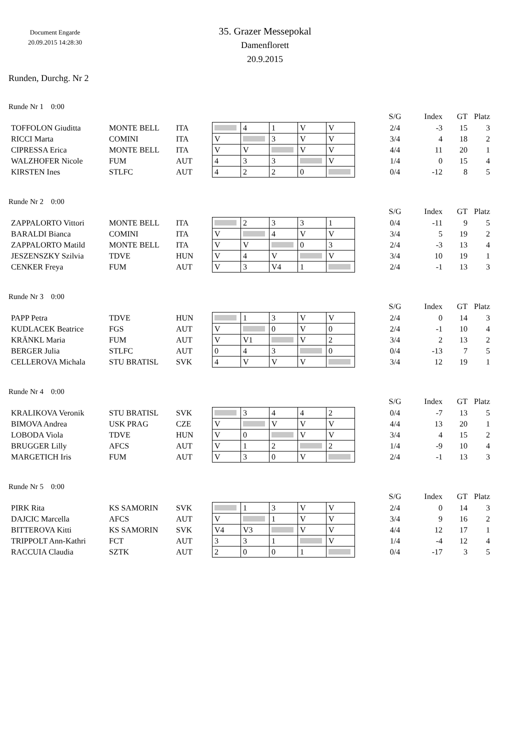Document Engarde
20.09.2015 14:28:30
35. Grazer Messepokal
Damenflorett
20.9.2015
Runden, Durchg. Nr 2
Runde Nr 1 0:00
| | | | | | | | | | S/G | Index | GT | Platz |
| --- | --- | --- | --- | --- | --- | --- | --- | --- | --- | --- | --- | --- |
| TOFFOLON Giuditta | MONTE BELL | ITA | | 4 | 1 | V | V | | 2/4 | -3 | 15 | 3 |
| RICCI Marta | COMINI | ITA | V | | 3 | V | V | | 3/4 | 4 | 18 | 2 |
| CIPRESSA Erica | MONTE BELL | ITA | V | V | | V | V | | 4/4 | 11 | 20 | 1 |
| WALZHOFER Nicole | FUM | AUT | 4 | 3 | 3 | | V | | 1/4 | 0 | 15 | 4 |
| KIRSTEN Ines | STLFC | AUT | 4 | 2 | 2 | 0 | | | 0/4 | -12 | 8 | 5 |
Runde Nr 2 0:00
| | | | | | | | | | S/G | Index | GT | Platz |
| --- | --- | --- | --- | --- | --- | --- | --- | --- | --- | --- | --- | --- |
| ZAPPALORTO Vittori | MONTE BELL | ITA | | 2 | 3 | 3 | 1 | | 0/4 | -11 | 9 | 5 |
| BARALDI Bianca | COMINI | ITA | V | | 4 | V | V | | 3/4 | 5 | 19 | 2 |
| ZAPPALORTO Matild | MONTE BELL | ITA | V | V | | 0 | 3 | | 2/4 | -3 | 13 | 4 |
| JESZENSZKY Szilvia | TDVE | HUN | V | 4 | V | | V | | 3/4 | 10 | 19 | 1 |
| CENKER Freya | FUM | AUT | V | 3 | V4 | 1 | | | 2/4 | -1 | 13 | 3 |
Runde Nr 3 0:00
| | | | | | | | | | S/G | Index | GT | Platz |
| --- | --- | --- | --- | --- | --- | --- | --- | --- | --- | --- | --- | --- |
| PAPP Petra | TDVE | HUN | | 1 | 3 | V | V | | 2/4 | 0 | 14 | 3 |
| KUDLACEK Beatrice | FGS | AUT | V | | 0 | V | 0 | | 2/4 | -1 | 10 | 4 |
| KRÄNKL Maria | FUM | AUT | V | V1 | | V | 2 | | 3/4 | 2 | 13 | 2 |
| BERGER Julia | STLFC | AUT | 0 | 4 | 3 | | 0 | | 0/4 | -13 | 7 | 5 |
| CELLEROVA Michala | STU BRATISL | SVK | 4 | V | V | V | | | 3/4 | 12 | 19 | 1 |
Runde Nr 4 0:00
| | | | | | | | | | S/G | Index | GT | Platz |
| --- | --- | --- | --- | --- | --- | --- | --- | --- | --- | --- | --- | --- |
| KRALIKOVA Veronik | STU BRATISL | SVK | | 3 | 4 | 4 | 2 | | 0/4 | -7 | 13 | 5 |
| BIMOVA Andrea | USK PRAG | CZE | V | | V | V | V | | 4/4 | 13 | 20 | 1 |
| LOBODA Viola | TDVE | HUN | V | 0 | | V | V | | 3/4 | 4 | 15 | 2 |
| BRUGGER Lilly | AFCS | AUT | V | 1 | 2 | | 2 | | 1/4 | -9 | 10 | 4 |
| MARGETICH Iris | FUM | AUT | V | 3 | 0 | V | | | 2/4 | -1 | 13 | 3 |
Runde Nr 5 0:00
| | | | | | | | | | S/G | Index | GT | Platz |
| --- | --- | --- | --- | --- | --- | --- | --- | --- | --- | --- | --- | --- |
| PIRK Rita | KS SAMORIN | SVK | | 1 | 3 | V | V | | 2/4 | 0 | 14 | 3 |
| DAJCIC Marcella | AFCS | AUT | V | | 1 | V | V | | 3/4 | 9 | 16 | 2 |
| BITTEROVA Kitti | KS SAMORIN | SVK | V4 | V3 | | V | V | | 4/4 | 12 | 17 | 1 |
| TRIPPOLT Ann-Kathri | FCT | AUT | 3 | 3 | 1 | | V | | 1/4 | -4 | 12 | 4 |
| RACCUIA Claudia | SZTK | AUT | 2 | 0 | 0 | 1 | | | 0/4 | -17 | 3 | 5 |